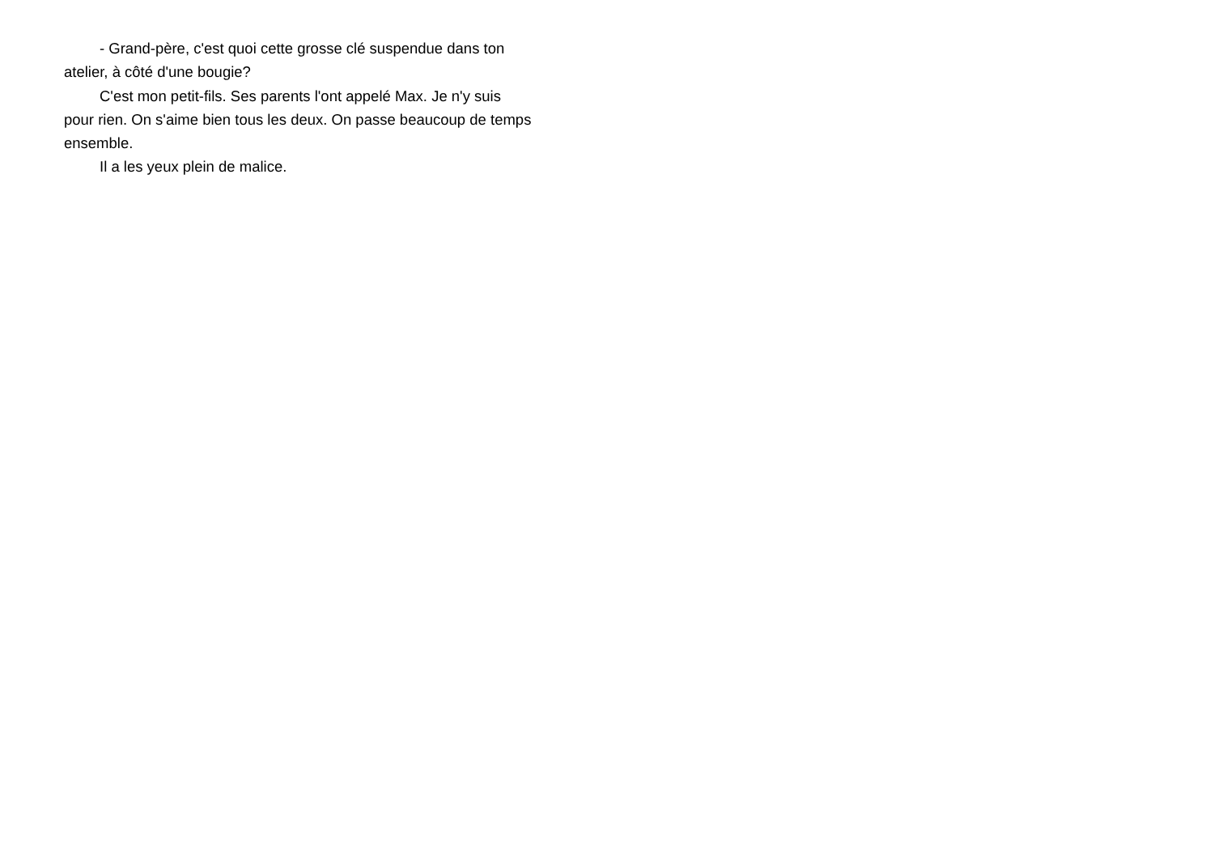- Grand-père, c'est quoi cette grosse clé suspendue dans ton atelier, à côté d'une bougie?
C'est mon petit-fils. Ses parents l'ont appelé Max. Je n'y suis pour rien. On s'aime bien tous les deux. On passe beaucoup de temps ensemble.
Il a les yeux plein de malice.